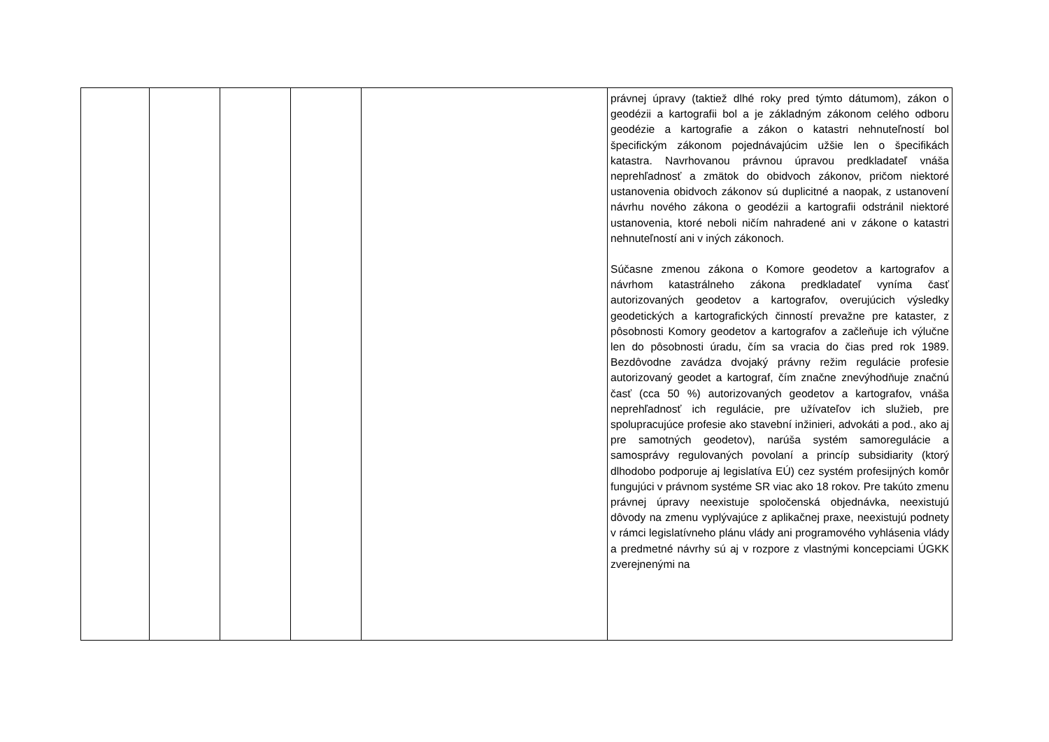| | | | | | právnej úpravy (taktiež dlhé roky pred týmto dátumom), zákon o geodézii a kartografii bol a je základným zákonom celého odboru geodézie a kartografie a zákon o katastri nehnuteľností bol špecifickým zákonom pojednávajúcim užšie len o špecifikách katastra. Navrhovanou právnou úpravou predkladateľ vnáša neprehľadnosť a zmätok do obidvoch zákonov, pričom niektoré ustanovenia obidvoch zákonov sú duplicitné a naopak, z ustanovení návrhu nového zákona o geodézii a kartografii odstránil niektoré ustanovenia, ktoré neboli ničím nahradené ani v zákone o katastri nehnuteľností ani v iných zákonoch. Súčasne zmenou zákona o Komore geodetov a kartografov a návrhom katastrálneho zákona predkladateľ vyníma časť autorizovaných geodetov a kartografov, overujúcich výsledky geodetických a kartografických činností prevažne pre kataster, z pôsobnosti Komory geodetov a kartografov a začleňuje ich výlučne len do pôsobnosti úradu, čím sa vracia do čias pred rok 1989. Bezdôvodne zavádza dvojaký právny režim regulácie profesie autorizovaný geodet a kartograf, čím značne znevýhodňuje značnú časť (cca 50 %) autorizovaných geodetov a kartografov, vnáša neprehľadnosť ich regulácie, pre užívateľov ich služieb, pre spolupracujúce profesie ako stavební inžinieri, advokáti a pod., ako aj pre samotných geodetov), narúša systém samoregulácie a samosprávy regulovaných povolaní a princíp subsidiarity (ktorý dlhodobo podporuje aj legislatíva EÚ) cez systém profesijných komôr fungujúci v právnom systéme SR viac ako 18 rokov. Pre takúto zmenu právnej úpravy neexistuje spoločenská objednávka, neexistujú dôvody na zmenu vyplývajúce z aplikačnej praxe, neexistujú podnety v rámci legislatívneho plánu vlády ani programového vyhlásenia vlády a predmetné návrhy sú aj v rozpore z vlastnými koncepciami ÚGKK zverejnenými na |